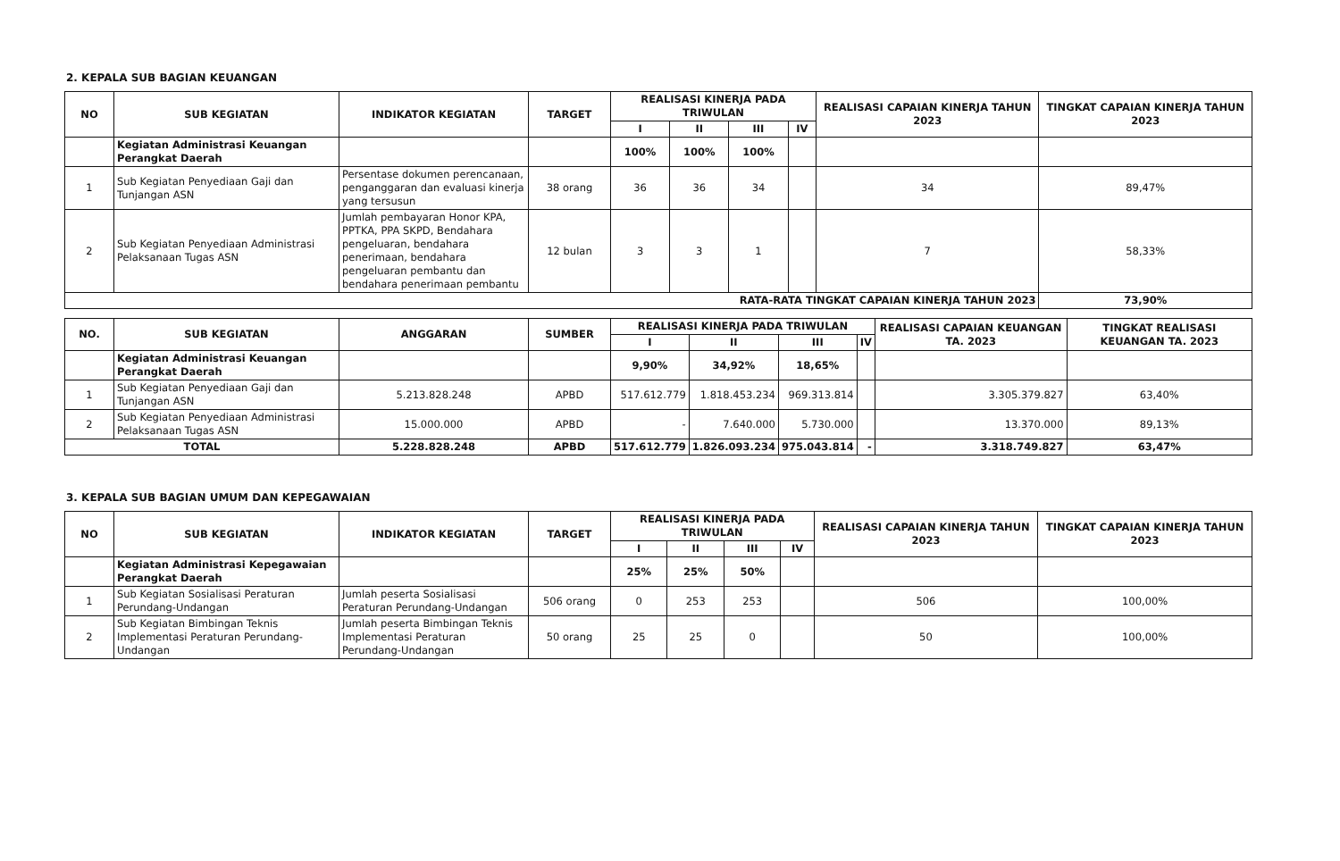2. KEPALA SUB BAGIAN KEUANGAN
| NO | SUB KEGIATAN | INDIKATOR KEGIATAN | TARGET | REALISASI KINERJA PADA TRIWULAN | | | | REALISASI CAPAIAN KINERJA TAHUN 2023 | TINGKAT CAPAIAN KINERJA TAHUN 2023 |
| --- | --- | --- | --- | --- | --- | --- | --- | --- | --- |
| | | | | I | II | III | IV | | |
| | Kegiatan Administrasi Keuangan Perangkat Daerah | | | 100% | 100% | 100% | | | |
| 1 | Sub Kegiatan Penyediaan Gaji dan Tunjangan ASN | Persentase dokumen perencanaan, penganggaran dan evaluasi kinerja yang tersusun | 38 orang | 36 | 36 | 34 | | 34 | 89,47% |
| 2 | Sub Kegiatan Penyediaan Administrasi Pelaksanaan Tugas ASN | Jumlah pembayaran Honor KPA, PPTKA, PPA SKPD, Bendahara pengeluaran, bendahara penerimaan, bendahara pengeluaran pembantu dan bendahara penerimaan pembantu | 12 bulan | 3 | 3 | 1 | | 7 | 58,33% |
| RATA-RATA TINGKAT CAPAIAN KINERJA TAHUN 2023 | | | | | | | | | 73,90% |
| NO. | SUB KEGIATAN | ANGGARAN | SUMBER | REALISASI KINERJA PADA TRIWULAN | | | | REALISASI CAPAIAN KEUANGAN TA. 2023 | TINGKAT REALISASI KEUANGAN TA. 2023 |
| --- | --- | --- | --- | --- | --- | --- | --- | --- | --- |
| | | | | I | II | III | IV | | |
| | Kegiatan Administrasi Keuangan Perangkat Daerah | | | 9,90% | 34,92% | 18,65% | | | |
| 1 | Sub Kegiatan Penyediaan Gaji dan Tunjangan ASN | 5.213.828.248 | APBD | 517.612.779 | 1.818.453.234 | 969.313.814 | | 3.305.379.827 | 63,40% |
| 2 | Sub Kegiatan Penyediaan Administrasi Pelaksanaan Tugas ASN | 15.000.000 | APBD | - | 7.640.000 | 5.730.000 | | 13.370.000 | 89,13% |
| TOTAL | | 5.228.828.248 | APBD | 517.612.779 | 1.826.093.234 | 975.043.814 | - | 3.318.749.827 | 63,47% |
3. KEPALA SUB BAGIAN UMUM DAN KEPEGAWAIAN
| NO | SUB KEGIATAN | INDIKATOR KEGIATAN | TARGET | REALISASI KINERJA PADA TRIWULAN | | | | REALISASI CAPAIAN KINERJA TAHUN 2023 | TINGKAT CAPAIAN KINERJA TAHUN 2023 |
| --- | --- | --- | --- | --- | --- | --- | --- | --- | --- |
| | | | | I | II | III | IV | | |
| | Kegiatan Administrasi Kepegawaian Perangkat Daerah | | | 25% | 25% | 50% | | | |
| 1 | Sub Kegiatan Sosialisasi Peraturan Perundang-Undangan | Jumlah peserta Sosialisasi Peraturan Perundang-Undangan | 506 orang | 0 | 253 | 253 | | 506 | 100,00% |
| 2 | Sub Kegiatan Bimbingan Teknis Implementasi Peraturan Perundang-Undangan | Jumlah peserta Bimbingan Teknis Implementasi Peraturan Perundang-Undangan | 50 orang | 25 | 25 | 0 | | 50 | 100,00% |